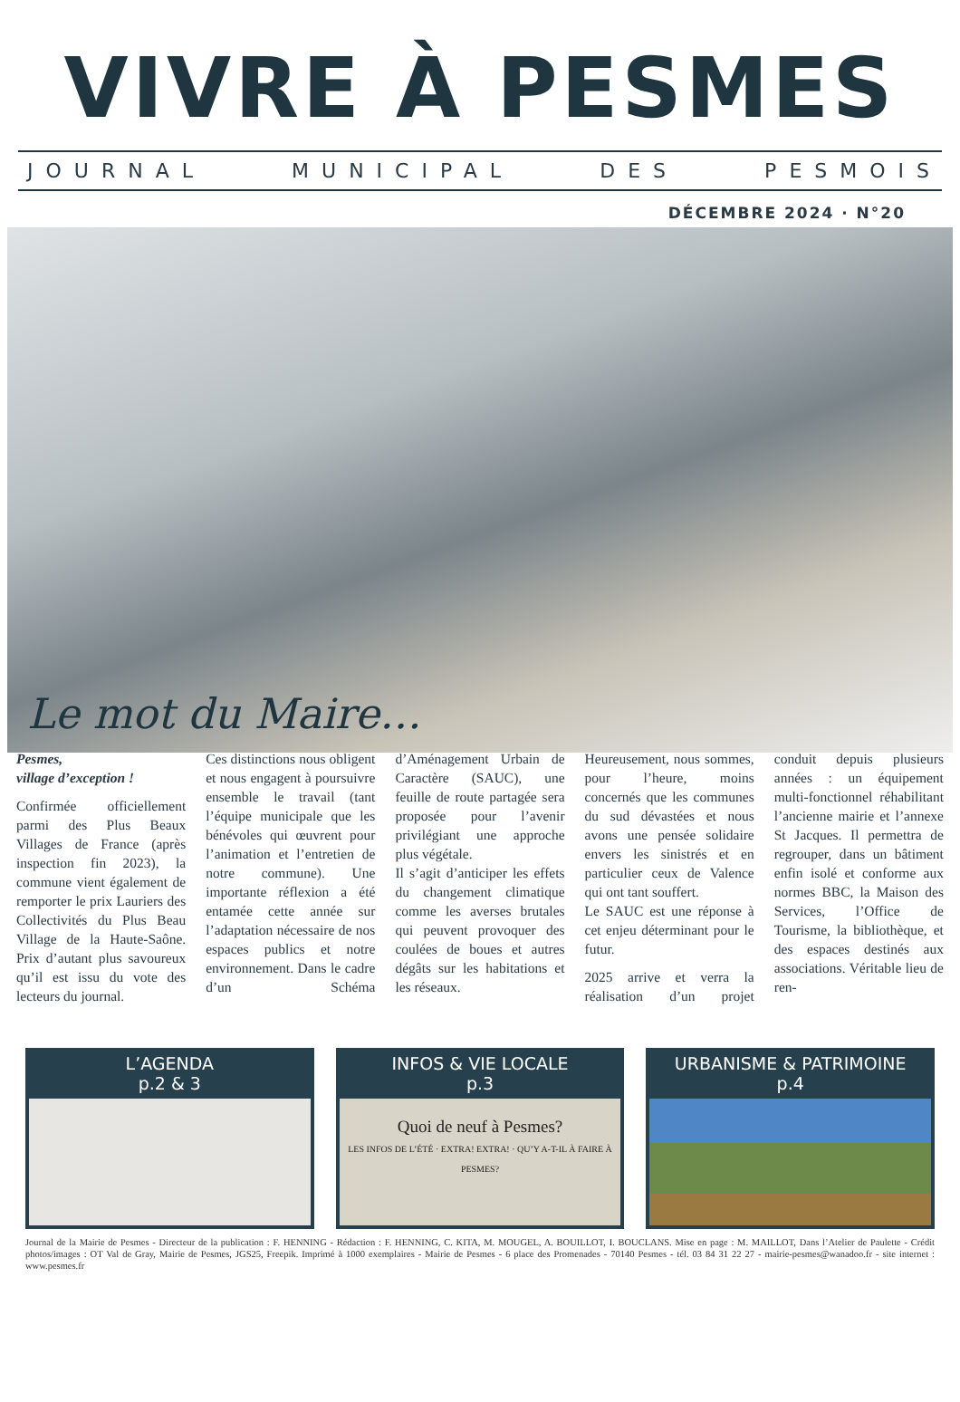VIVRE À PESMES
JOURNAL MUNICIPAL DES PESMOIS
DÉCEMBRE 2024 · N°20
Le mot du Maire…
Pesmes,
village d’exception !
Confirmée officiellement parmi des Plus Beaux Villages de France (après inspection fin 2023), la commune vient également de remporter le prix Lauriers des Collectivités du Plus Beau Village de la Haute-Saône. Prix d’autant plus savoureux qu’il est issu du vote des lecteurs du journal.
Ces distinctions nous obligent et nous engagent à poursuivre ensemble le travail (tant l’équipe municipale que les bénévoles qui œuvrent pour l’animation et l’entretien de notre commune). Une importante réflexion a été entamée cette année sur l’adaptation nécessaire de nos espaces publics et notre environnement. Dans le cadre d’un Schéma d’Aménagement Urbain de Caractère (SAUC), une feuille de route partagée sera proposée pour l’avenir privilégiant une approche plus végétale.
Il s’agit d’anticiper les effets du changement climatique comme les averses brutales qui peuvent provoquer des coulées de boues et autres dégâts sur les habitations et les réseaux.
Heureusement, nous sommes, pour l’heure, moins concernés que les communes du sud dévastées et nous avons une pensée solidaire envers les sinistrés et en particulier ceux de Valence qui ont tant souffert.
Le SAUC est une réponse à cet enjeu déterminant pour le futur.
2025 arrive et verra la réalisation d’un projet conduit depuis plusieurs années : un équipement multi-fonctionnel réhabilitant l’ancienne mairie et l’annexe St Jacques. Il permettra de regrouper, dans un bâtiment enfin isolé et conforme aux normes BBC, la Maison des Services, l’Office de Tourisme, la bibliothèque, et des espaces destinés aux associations. Véritable lieu de ren-
L’AGENDA
p.2 & 3
INFOS & VIE LOCALE
p.3
Quoi de neuf à Pesmes?
LES INFOS DE L’ÉTÉ · EXTRA! EXTRA! · QU’Y A-T-IL À FAIRE À PESMES?
URBANISME & PATRIMOINE
p.4
Journal de la Mairie de Pesmes - Directeur de la publication : F. HENNING - Rédaction : F. HENNING, C. KITA, M. MOUGEL, A. BOUILLOT, I. BOUCLANS. Mise en page : M. MAILLOT, Dans l’Atelier de Paulette - Crédit photos/images : OT Val de Gray, Mairie de Pesmes, JGS25, Freepik. Imprimé à 1000 exemplaires - Mairie de Pesmes - 6 place des Promenades - 70140 Pesmes - tél. 03 84 31 22 27 - mairie-pesmes@wanadoo.fr - site internet : www.pesmes.fr